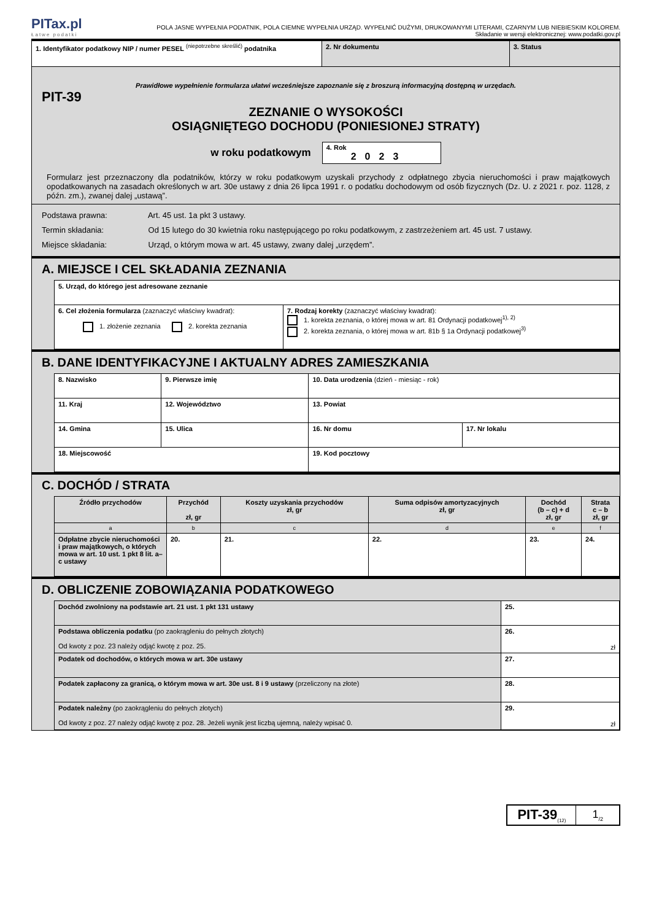PITax.pl
Łatwe podatki
POLA JASNE WYPEŁNIA PODATNIK, POLA CIEMNE WYPEŁNIA URZĄD. WYPEŁNIĆ DUŻYMI, DRUKOWANYMI LITERAMI, CZARNYM LUB NIEBIESKIM KOLOREM.
Składanie w wersji elektronicznej: www.podatki.gov.pl
| 1. Identyfikator podatkowy NIP / numer PESEL <sup>(niepotrzebne skreślić)</sup> podatnika | 2. Nr dokumentu | 3. Status |
Prawidłowe wypełnienie formularza ułatwi wcześniejsze zapoznanie się z broszurą informacyjną dostępną w urzędach.
PIT-39
ZEZNANIE O WYSOKOŚCI
OSIĄGNIĘTEGO DOCHODU (PONIESIONEJ STRATY)
w roku podatkowym
4. Rok
2023
Formularz jest przeznaczony dla podatników, którzy w roku podatkowym uzyskali przychody z odpłatnego zbycia nieruchomości i praw majątkowych opodatkowanych na zasadach określonych w art. 30e ustawy z dnia 26 lipca 1991 r. o podatku dochodowym od osób fizycznych (Dz. U. z 2021 r. poz. 1128, z późn. zm.), zwanej dalej „ustawą”.
Podstawa prawna: Art. 45 ust. 1a pkt 3 ustawy.
Termin składania: Od 15 lutego do 30 kwietnia roku następującego po roku podatkowym, z zastrzeżeniem art. 45 ust. 7 ustawy.
Miejsce składania: Urząd, o którym mowa w art. 45 ustawy, zwany dalej „urzędem”.
A. MIEJSCE I CEL SKŁADANIA ZEZNANIA
| 5. Urząd, do którego jest adresowane zeznanie | |
| 6. Cel złożenia formularza (zaznaczyć właściwy kwadrat): 1. złożenie zeznania 2. korekta zeznania | 7. Rodzaj korekty (zaznaczyć właściwy kwadrat): 1. korekta zeznania, o której mowa w art. 81 Ordynacji podatkowej<sup>1), 2)</sup> 2. korekta zeznania, o której mowa w art. 81b § 1a Ordynacji podatkowej<sup>3)</sup> |
B. DANE IDENTYFIKACYJNE I AKTUALNY ADRES ZAMIESZKANIA
| 8. Nazwisko | | 9. Pierwsze imię | 10. Data urodzenia (dzień - miesiąc - rok) | |
| 11. Kraj | 12. Województwo | | 13. Powiat | |
| 14. Gmina | 15. Ulica | | 16. Nr domu | 17. Nr lokalu |
| 18. Miejscowość | | | 19. Kod pocztowy | |
C. DOCHÓD / STRATA
| Źródło przychodów | Przychód zł, gr | Koszty uzyskania przychodów zł, gr | Suma odpisów amortyzacyjnych zł, gr | Dochód (b – c) + d zł, gr | Strata c – b zł, gr |
| --- | --- | --- | --- | --- | --- |
| a | b | c | d | e | f |
| Odpłatne zbycie nieruchomości i praw majątkowych, o których mowa w art. 10 ust. 1 pkt 8 lit. a–c ustawy | 20. | 21. | 22. | 23. | 24. |
D. OBLICZENIE ZOBOWIĄZANIA PODATKOWEGO
| Dochód zwolniony na podstawie art. 21 ust. 1 pkt 131 ustawy | 25. |
| Podstawa obliczenia podatku (po zaokrągleniu do pełnych złotych) Od kwoty z poz. 23 należy odjąć kwotę z poz. 25. | 26. zł |
| Podatek od dochodów, o których mowa w art. 30e ustawy | 27. |
| Podatek zapłacony za granicą, o którym mowa w art. 30e ust. 8 i 9 ustawy (przeliczony na złote) | 28. |
| Podatek należny (po zaokrągleniu do pełnych złotych) Od kwoty z poz. 27 należy odjąć kwotę z poz. 28. Jeżeli wynik jest liczbą ujemną, należy wpisać 0. | 29. zł |
PIT-39<sub>(12)</sub>
1<sub>/2</sub>